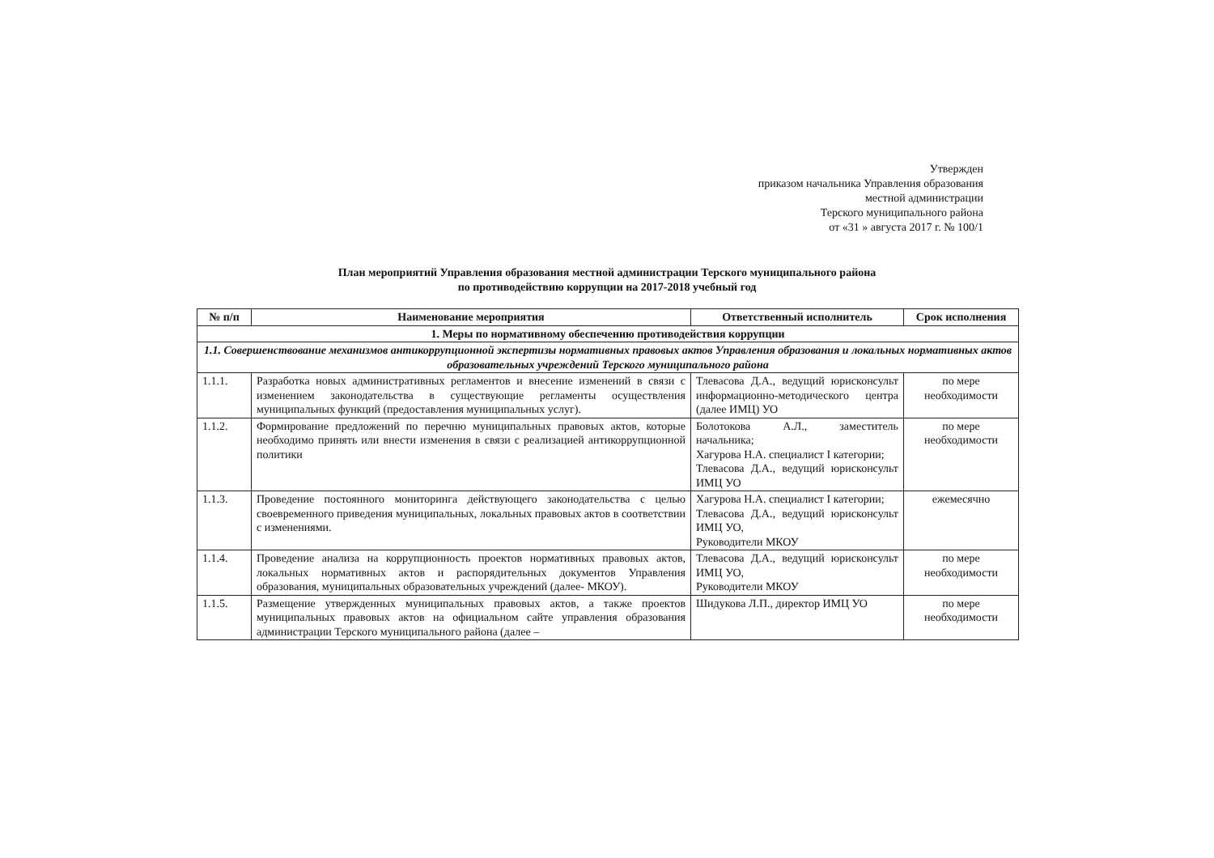Утвержден
приказом начальника Управления образования
местной администрации
Терского муниципального района
от «31 » августа 2017 г. № 100/1
План мероприятий Управления образования местной администрации Терского муниципального района
по противодействию коррупции на 2017-2018 учебный год
| № п/п | Наименование мероприятия | Ответственный исполнитель | Срок исполнения |
| --- | --- | --- | --- |
| 1. Меры по нормативному обеспечению противодействия коррупции | | | |
| 1.1. Совершенствование механизмов антикоррупционной экспертизы нормативных правовых актов Управления образования и локальных нормативных актов образовательных учреждений Терского муниципального района | | | |
| 1.1.1. | Разработка новых административных регламентов и внесение изменений в связи с изменением законодательства в существующие регламенты осуществления муниципальных функций (предоставления муниципальных услуг). | Тлевасова Д.А., ведущий юрисконсульт информационно-методического центра (далее ИМЦ) УО | по мере необходимости |
| 1.1.2. | Формирование предложений по перечню муниципальных правовых актов, которые необходимо принять или внести изменения в связи с реализацией антикоррупционной политики | Болотокова А.Л., заместитель начальника; Хагурова Н.А. специалист I категории; Тлевасова Д.А., ведущий юрисконсульт ИМЦ УО | по мере необходимости |
| 1.1.3. | Проведение постоянного мониторинга действующего законодательства с целью своевременного приведения муниципальных, локальных правовых актов в соответствии с изменениями. | Хагурова Н.А. специалист I категории; Тлевасова Д.А., ведущий юрисконсульт ИМЦ УО, Руководители МКОУ | ежемесячно |
| 1.1.4. | Проведение анализа на коррупционность проектов нормативных правовых актов, локальных нормативных актов и распорядительных документов Управления образования, муниципальных образовательных учреждений (далее- МКОУ). | Тлевасова Д.А., ведущий юрисконсульт ИМЦ УО, Руководители МКОУ | по мере необходимости |
| 1.1.5. | Размещение утвержденных муниципальных правовых актов, а также проектов муниципальных правовых актов на официальном сайте управления образования администрации Терского муниципального района (далее – | Шидукова Л.П., директор ИМЦ УО | по мере необходимости |